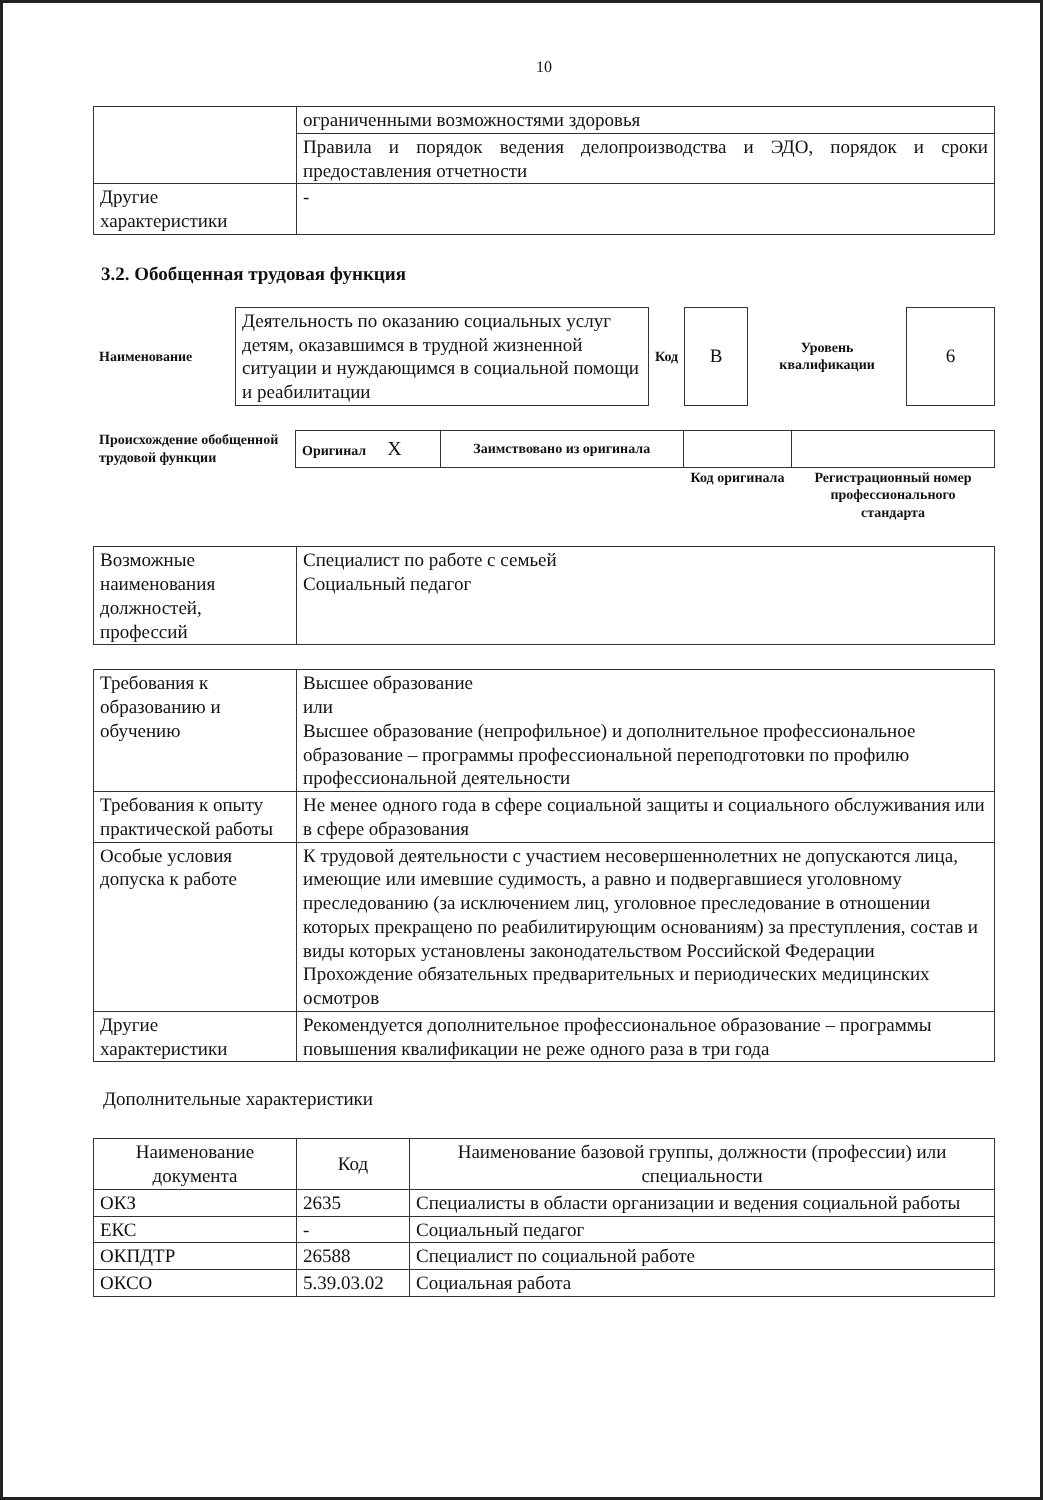10
| | ограниченными возможностями здоровья |
| | Правила и порядок ведения делопроизводства и ЭДО, порядок и сроки предоставления отчетности |
| Другие характеристики | - |
3.2. Обобщенная трудовая функция
| Наименование | Деятельность по оказанию социальных услуг детям, оказавшимся в трудной жизненной ситуации и нуждающимся в социальной помощи и реабилитации | Код | B | Уровень квалификации | 6 |
| Происхождение обобщенной трудовой функции | Оригинал X | Заимствовано из оригинала | | |
| | | | Код оригинала | Регистрационный номер профессионального стандарта |
| Возможные наименования должностей, профессий | Специалист по работе с семьей Социальный педагог |
| Требования к образованию и обучению | Высшее образование или Высшее образование (непрофильное) и дополнительное профессиональное образование – программы профессиональной переподготовки по профилю профессиональной деятельности |
| Требования к опыту практической работы | Не менее одного года в сфере социальной защиты и социального обслуживания или в сфере образования |
| Особые условия допуска к работе | К трудовой деятельности с участием несовершеннолетних не допускаются лица, имеющие или имевшие судимость, а равно и подвергавшиеся уголовному преследованию (за исключением лиц, уголовное преследование в отношении которых прекращено по реабилитирующим основаниям) за преступления, состав и виды которых установлены законодательством Российской Федерации Прохождение обязательных предварительных и периодических медицинских осмотров |
| Другие характеристики | Рекомендуется дополнительное профессиональное образование – программы повышения квалификации не реже одного раза в три года |
Дополнительные характеристики
| Наименование документа | Код | Наименование базовой группы, должности (профессии) или специальности |
| --- | --- | --- |
| ОКЗ | 2635 | Специалисты в области организации и ведения социальной работы |
| ЕКС | - | Социальный педагог |
| ОКПДТР | 26588 | Специалист по социальной работе |
| ОКСО | 5.39.03.02 | Социальная работа |